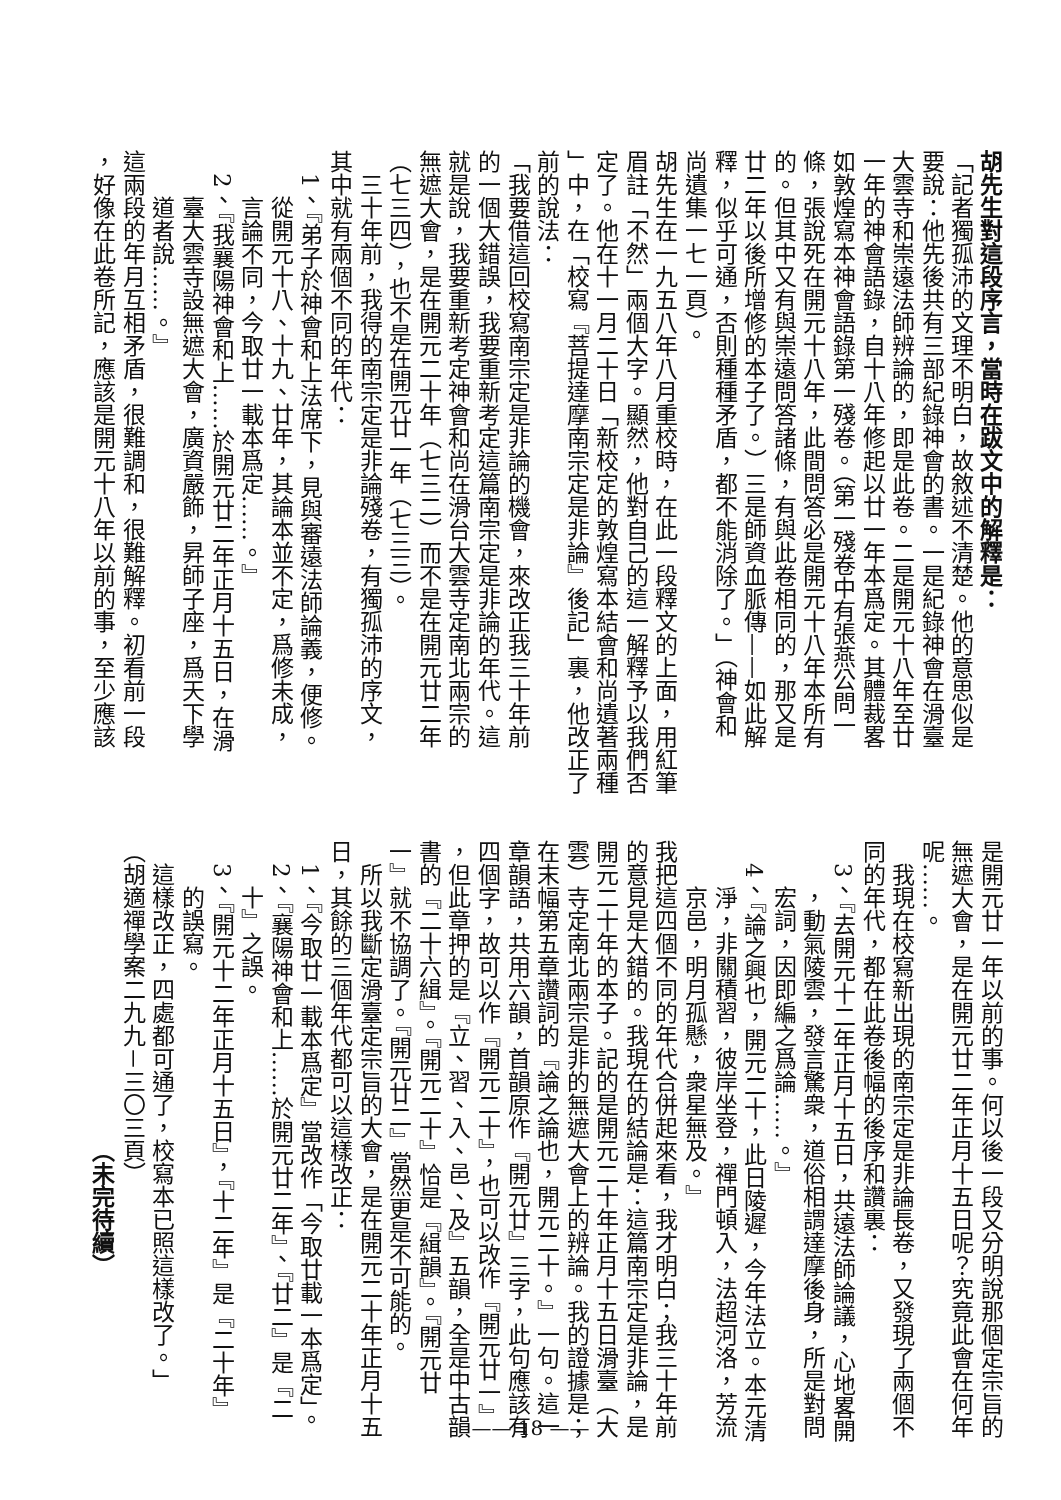胡先生對這段序言，當時在跋文中的解釋是：
「記者獨孤沛的文理不明白，故敘述不清楚。他的意思似是
要說：他先後共有三部紀錄神會的書。一是紀錄神會在滑臺
大雲寺和崇遠法師辨論的，即是此卷。二是開元十八年至廿
一年的神會語錄，自十八年修起以廿一年本爲定。其體裁畧
如敦煌寫本神會語錄第一殘卷。（第一殘卷中有張燕公問一
條，張說死在開元十八年，此間問答必是開元十八年本所有
的。但其中又有與崇遠問答諸條，有與此卷相同的，那又是
廿二年以後所增修的本子了。）三是師資血脈傳——如此解
釋，似乎可通，否則種種矛盾，都不能消除了。」（神會和
尚遺集一七一頁）。
胡先生在一九五八年八月重校時，在此一段釋文的上面，用紅筆
眉註「不然」兩個大字。顯然，他對自己的這一解釋予以我們否
定了。他在十一月二十日「新校定的敦煌寫本結會和尚遺著兩種
」中，在「校寫『菩提達摩南宗定是非論』後記」裏，他改正了
前的說法：
「我要借這回校寫南宗定是非論的機會，來改正我三十年前
的一個大錯誤，我要重新考定這篇南宗定是非論的年代。這
就是說，我要重新考定神會和尚在滑台大雲寺定南北兩宗的
無遮大會，是在開元二十年（七三二）而不是在開元廿二年
（七三四），也不是在開元廿一年（七三三）。
三十年前，我得的南宗定是非論殘卷，有獨孤沛的序文，
其中就有兩個不同的年代：
1、『弟子於神會和上法席下，見與審遠法師論義，便修。
從開元十八、十九、廿年，其論本並不定，爲修未成，
言論不同，今取廿一載本爲定……。』
2、『我襄陽神會和上……於開元廿二年正月十五日，在滑
臺大雲寺設無遮大會，廣資嚴飾，昇師子座，爲天下學
道者說……。』
這兩段的年月互相矛盾，很難調和，很難解釋。初看前一段
，好像在此卷所記，應該是開元十八年以前的事，至少應該
是開元廿一年以前的事。何以後一段又分明說那個定宗旨的
無遮大會，是在開元廿二年正月十五日呢？究竟此會在何年
呢……。
我現在校寫新出現的南宗定是非論長卷，又發現了兩個不
同的年代，都在此卷後幅的後序和讚裏：
3、『去開元十二年正月十五日，共遠法師論議，心地畧開
，動氣陵雲，發言驚衆，道俗相謂達摩後身，所是對問
宏詞，因即編之爲論……。』
4、『論之興也，開元二十，此日陵遲，今年法立。本元清
淨，非關積習，彼岸坐登，禪門頓入，法超河洛，芳流
京邑，明月孤懸，衆星無及。』
我把這四個不同的年代合併起來看，我才明白；我三十年前
的意見是大錯的。我現在的結論是：這篇南宗定是非論，是
開元二十年的本子。記的是開元二十年正月十五日滑臺（大
雲）寺定南北兩宗是非的無遮大會上的辨論。我的證據是；
在末幅第五章讚詞的『論之論也，開元二十。』一句。這一
章韻語，共用六韻，首韻原作『開元廿』三字，此句應該有
四個字，故可以作『開元二十』，也可以改作『開元廿一』
，但此章押的是『立、習、入、邑、及』五韻，全是中古韻
書的『二十六緝』。『開元二十』恰是『緝韻』。『開元廿
一』就不協調了。『開元廿二』當然更是不可能的。
所以我斷定滑臺定宗旨的大會，是在開元二十年正月十五
日，其餘的三個年代都可以這樣改正：
1、『今取廿一載本爲定』當改作「今取廿載一本爲定」。
2、『襄陽神會和上……於開元廿二年』、『廿二』是『二
十』之誤。
3、『開元十二年正月十五日』，『十二年』是『二十年』
的誤寫。
這樣改正，四處都可通了，校寫本已照這樣改了。」
（胡適禪學案二九九－三〇三頁）
（未完待續）
—— 18 ——